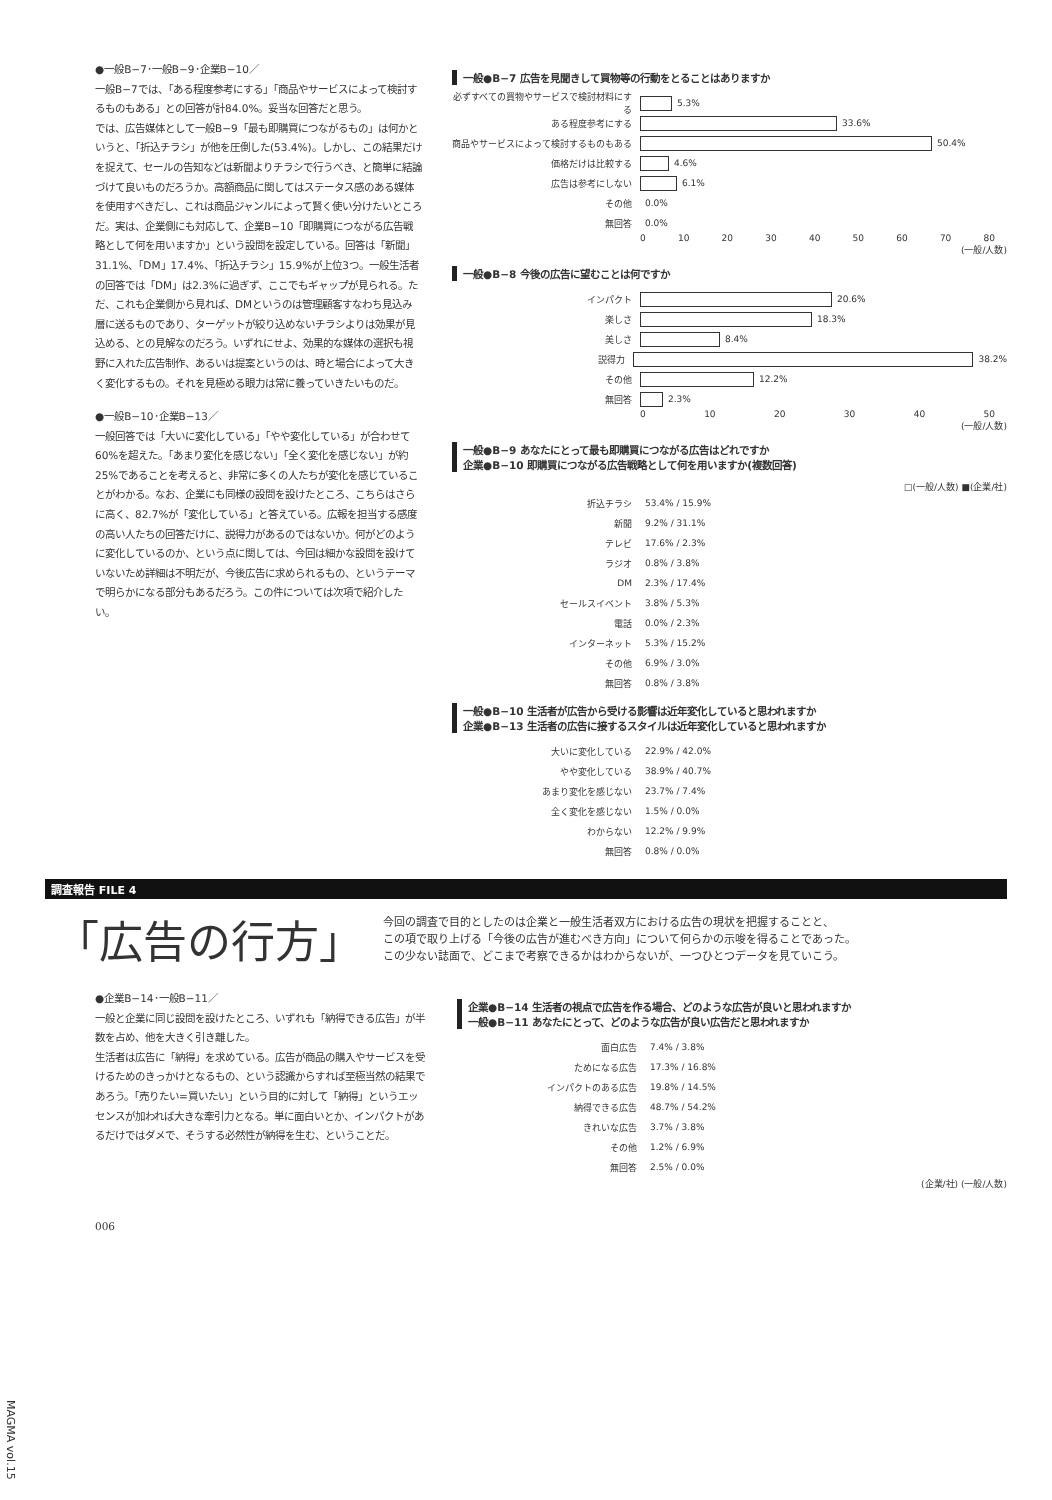●一般B−7･一般B−9･企業B−10／
一般B−7では、「ある程度参考にする」「商品やサービスによって検討するものもある」との回答が計84.0%。妥当な回答だと思う。
では、広告媒体として一般B−9「最も即購買につながるもの」は何かというと、「折込チラシ」が他を圧倒した(53.4%)。しかし、この結果だけを捉えて、セールの告知などは新聞よりチラシで行うべき、と簡単に結論づけて良いものだろうか。高額商品に関してはステータス感のある媒体を使用すべきだし、これは商品ジャンルによって賢く使い分けたいところだ。実は、企業側にも対応して、企業B−10「即購買につながる広告戦略として何を用いますか」という設問を設定している。回答は「新聞」31.1%、「DM」17.4%、「折込チラシ」15.9%が上位3つ。一般生活者の回答では「DM」は2.3%に過ぎず、ここでもギャップが見られる。ただ、これも企業側から見れば、DMというのは管理顧客すなわち見込み層に送るものであり、ターゲットが絞り込めないチラシよりは効果が見込める、との見解なのだろう。いずれにせよ、効果的な媒体の選択も視野に入れた広告制作、あるいは提案というのは、時と場合によって大きく変化するもの。それを見極める眼力は常に養っていきたいものだ。
●一般B−10･企業B−13／
一般回答では「大いに変化している」「やや変化している」が合わせて60%を超えた。「あまり変化を感じない」「全く変化を感じない」が約25%であることを考えると、非常に多くの人たちが変化を感じていることがわかる。なお、企業にも同様の設問を設けたところ、こちらはさらに高く、82.7%が「変化している」と答えている。広報を担当する感度の高い人たちの回答だけに、説得力があるのではないか。何がどのように変化しているのか、という点に関しては、今回は細かな設問を設けていないため詳細は不明だが、今後広告に求められるもの、というテーマで明らかになる部分もあるだろう。この件については次項で紹介したい。
一般●B−7 広告を見聞きして買物等の行動をとることはありますか
必ずすべての買物やサービスで検討材料にする 5.3%
ある程度参考にする 33.6%
商品やサービスによって検討するものもある 50.4%
価格だけは比較する 4.6%
広告は参考にしない 6.1%
その他 0.0%
無回答 0.0%
0 10 20 30 40 50 60 70 80
(一般/人数)
一般●B−8 今後の広告に望むことは何ですか
インパクト 20.6%
楽しさ 18.3%
美しさ 8.4%
説得力 38.2%
その他 12.2%
無回答 2.3%
0 10 20 30 40 50
(一般/人数)
一般●B−9 あなたにとって最も即購買につながる広告はどれですか
企業●B−10 即購買につながる広告戦略として何を用いますか(複数回答)
□(一般/人数) ■(企業/社)
折込チラシ 53.4% / 15.9%
新聞 9.2% / 31.1%
テレビ 17.6% / 2.3%
ラジオ 0.8% / 3.8%
DM 2.3% / 17.4%
セールスイベント 3.8% / 5.3%
電話 0.0% / 2.3%
インターネット 5.3% / 15.2%
その他 6.9% / 3.0%
無回答 0.8% / 3.8%
一般●B−10 生活者が広告から受ける影響は近年変化していると思われますか
企業●B−13 生活者の広告に接するスタイルは近年変化していると思われますか
大いに変化している 22.9% / 42.0%
やや変化している 38.9% / 40.7%
あまり変化を感じない 23.7% / 7.4%
全く変化を感じない 1.5% / 0.0%
わからない 12.2% / 9.9%
無回答 0.8% / 0.0%
調査報告 FILE 4
「広告の行方」
今回の調査で目的としたのは企業と一般生活者双方における広告の現状を把握することと、
この項で取り上げる「今後の広告が進むべき方向」について何らかの示唆を得ることであった。
この少ない誌面で、どこまで考察できるかはわからないが、一つひとつデータを見ていこう。
●企業B−14･一般B−11／
一般と企業に同じ設問を設けたところ、いずれも「納得できる広告」が半数を占め、他を大きく引き離した。
生活者は広告に「納得」を求めている。広告が商品の購入やサービスを受けるためのきっかけとなるもの、という認識からすれば至極当然の結果であろう。「売りたい=買いたい」という目的に対して「納得」というエッセンスが加われば大きな牽引力となる。単に面白いとか、インパクトがあるだけではダメで、そうする必然性が納得を生む、ということだ。
企業●B−14 生活者の視点で広告を作る場合、どのような広告が良いと思われますか
一般●B−11 あなたにとって、どのような広告が良い広告だと思われますか
面白広告 7.4% / 3.8%
ためになる広告 17.3% / 16.8%
インパクトのある広告 19.8% / 14.5%
納得できる広告 48.7% / 54.2%
きれいな広告 3.7% / 3.8%
その他 1.2% / 6.9%
無回答 2.5% / 0.0%
(企業/社) (一般/人数)
006
MAGMA vol.15